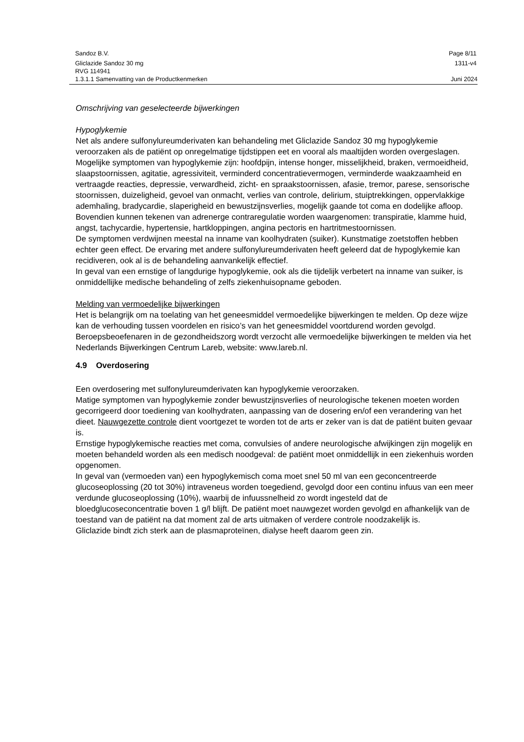Sandoz B.V. Page 8/11
Gliclazide Sandoz 30 mg 1311-v4
RVG 114941
1.3.1.1 Samenvatting van de Productkenmerken Juni 2024
Omschrijving van geselecteerde bijwerkingen
Hypoglykemie
Net als andere sulfonylureumderivaten kan behandeling met Gliclazide Sandoz 30 mg hypoglykemie veroorzaken als de patiënt op onregelmatige tijdstippen eet en vooral als maaltijden worden overgeslagen. Mogelijke symptomen van hypoglykemie zijn: hoofdpijn, intense honger, misselijkheid, braken, vermoeidheid, slaapstoornissen, agitatie, agressiviteit, verminderd concentratievermogen, verminderde waakzaamheid en vertraagde reacties, depressie, verwardheid, zicht- en spraakstoornissen, afasie, tremor, parese, sensorische stoornissen, duizeligheid, gevoel van onmacht, verlies van controle, delirium, stuiptrekkingen, oppervlakkige ademhaling, bradycardie, slaperigheid en bewustzijnsverlies, mogelijk gaande tot coma en dodelijke afloop.
Bovendien kunnen tekenen van adrenerge contraregulatie worden waargenomen: transpiratie, klamme huid, angst, tachycardie, hypertensie, hartkloppingen, angina pectoris en hartritmestoornissen.
De symptomen verdwijnen meestal na inname van koolhydraten (suiker). Kunstmatige zoetstoffen hebben echter geen effect. De ervaring met andere sulfonylureumderivaten heeft geleerd dat de hypoglykemie kan recidiveren, ook al is de behandeling aanvankelijk effectief.
In geval van een ernstige of langdurige hypoglykemie, ook als die tijdelijk verbetert na inname van suiker, is onmiddellijke medische behandeling of zelfs ziekenhuisopname geboden.
Melding van vermoedelijke bijwerkingen
Het is belangrijk om na toelating van het geneesmiddel vermoedelijke bijwerkingen te melden. Op deze wijze kan de verhouding tussen voordelen en risico’s van het geneesmiddel voortdurend worden gevolgd. Beroepsbeoefenaren in de gezondheidszorg wordt verzocht alle vermoedelijke bijwerkingen te melden via het Nederlands Bijwerkingen Centrum Lareb, website: www.lareb.nl.
4.9 Overdosering
Een overdosering met sulfonylureumderivaten kan hypoglykemie veroorzaken.
Matige symptomen van hypoglykemie zonder bewustzijnsverlies of neurologische tekenen moeten worden gecorrigeerd door toediening van koolhydraten, aanpassing van de dosering en/of een verandering van het dieet. Nauwgezette controle dient voortgezet te worden tot de arts er zeker van is dat de patiënt buiten gevaar is.
Ernstige hypoglykemische reacties met coma, convulsies of andere neurologische afwijkingen zijn mogelijk en moeten behandeld worden als een medisch noodgeval: de patiënt moet onmiddellijk in een ziekenhuis worden opgenomen.
In geval van (vermoeden van) een hypoglykemisch coma moet snel 50 ml van een geconcentreerde glucoseoplossing (20 tot 30%) intraveneus worden toegediend, gevolgd door een continu infuus van een meer verdunde glucoseoplossing (10%), waarbij de infuussnelheid zo wordt ingesteld dat de bloedglucoseconcentratie boven 1 g/l blijft. De patiënt moet nauwgezet worden gevolgd en afhankelijk van de toestand van de patiënt na dat moment zal de arts uitmaken of verdere controle noodzakelijk is.
Gliclazide bindt zich sterk aan de plasmaproteïnen, dialyse heeft daarom geen zin.